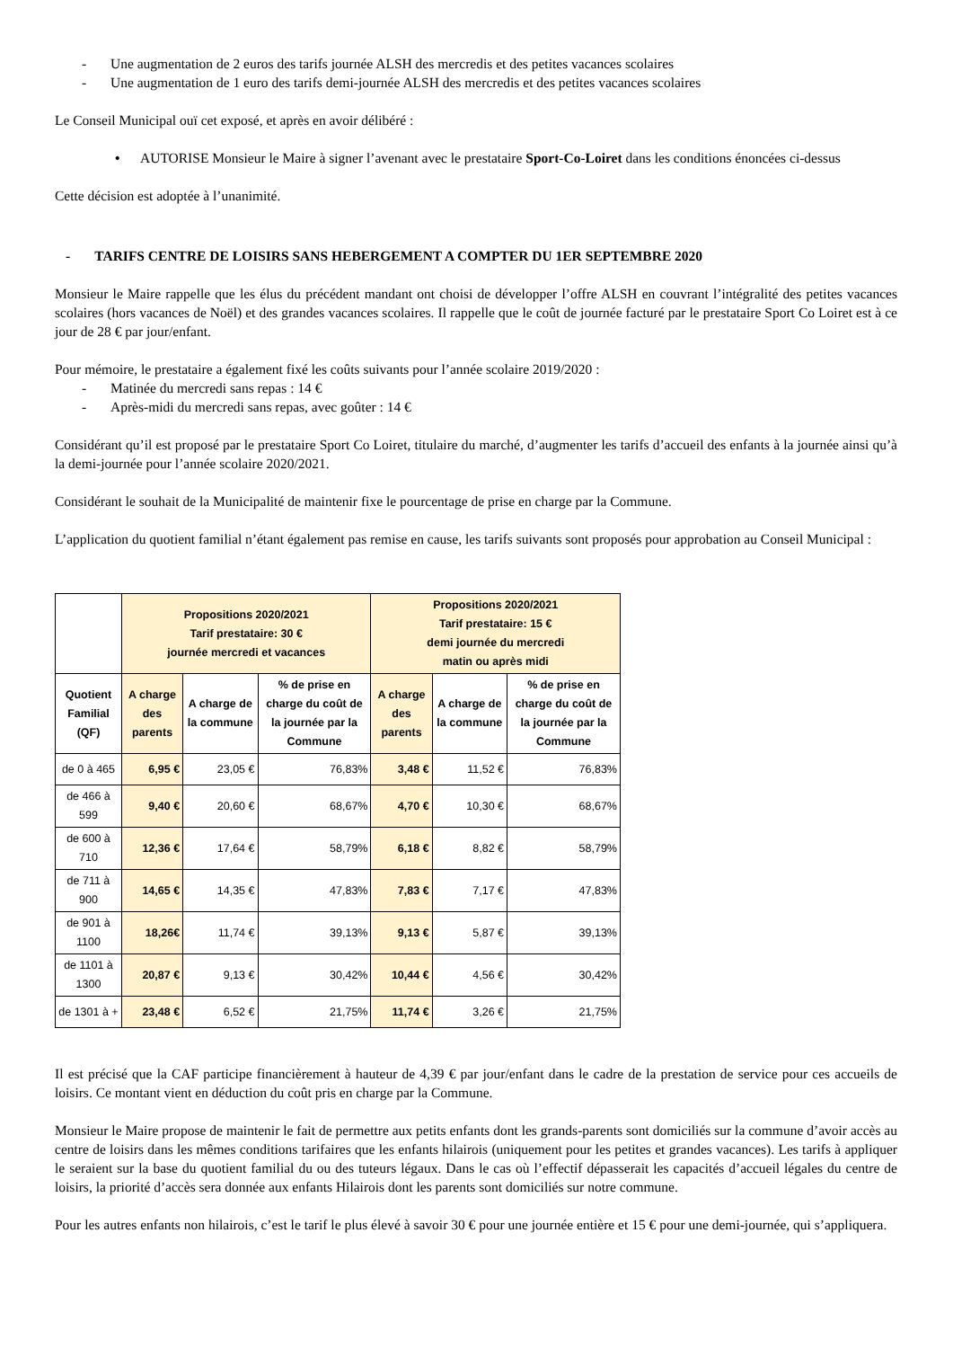- Une augmentation de 2 euros des tarifs journée ALSH des mercredis et des petites vacances scolaires
- Une augmentation de 1 euro des tarifs demi-journée ALSH des mercredis et des petites vacances scolaires
Le Conseil Municipal ouï cet exposé, et après en avoir délibéré :
• AUTORISE Monsieur le Maire à signer l’avenant avec le prestataire Sport-Co-Loiret dans les conditions énoncées ci-dessus
Cette décision est adoptée à l’unanimité.
- TARIFS CENTRE DE LOISIRS SANS HEBERGEMENT A COMPTER DU 1ER SEPTEMBRE 2020
Monsieur le Maire rappelle que les élus du précédent mandant ont choisi de développer l’offre ALSH en couvrant l’intégralité des petites vacances scolaires (hors vacances de Noël) et des grandes vacances scolaires. Il rappelle que le coût de journée facturé par le prestataire Sport Co Loiret est à ce jour de 28 € par jour/enfant.
Pour mémoire, le prestataire a également fixé les coûts suivants pour l’année scolaire 2019/2020 :
- Matinée du mercredi sans repas : 14 €
- Après-midi du mercredi sans repas, avec goûter : 14 €
Considérant qu’il est proposé par le prestataire Sport Co Loiret, titulaire du marché, d’augmenter les tarifs d’accueil des enfants à la journée ainsi qu’à la demi-journée pour l’année scolaire 2020/2021.
Considérant le souhait de la Municipalité de maintenir fixe le pourcentage de prise en charge par la Commune.
L’application du quotient familial n’étant également pas remise en cause, les tarifs suivants sont proposés pour approbation au Conseil Municipal :
| | Propositions 2020/2021 Tarif prestataire: 30 € journée mercredi et vacances | | | Propositions 2020/2021 Tarif prestataire: 15 € demi journée du mercredi matin ou après midi | | |
| --- | --- | --- | --- | --- | --- | --- |
| Quotient Familial (QF) | A charge des parents | A charge de la commune | % de prise en charge du coût de la journée par la Commune | A charge des parents | A charge de la commune | % de prise en charge du coût de la journée par la Commune |
| de 0 à 465 | 6,95 € | 23,05 € | 76,83% | 3,48 € | 11,52 € | 76,83% |
| de 466 à 599 | 9,40 € | 20,60 € | 68,67% | 4,70 € | 10,30 € | 68,67% |
| de 600 à 710 | 12,36 € | 17,64 € | 58,79% | 6,18 € | 8,82 € | 58,79% |
| de 711 à 900 | 14,65 € | 14,35 € | 47,83% | 7,83 € | 7,17 € | 47,83% |
| de 901 à 1100 | 18,26€ | 11,74 € | 39,13% | 9,13 € | 5,87 € | 39,13% |
| de 1101 à 1300 | 20,87 € | 9,13 € | 30,42% | 10,44 € | 4,56 € | 30,42% |
| de 1301 à + | 23,48 € | 6,52 € | 21,75% | 11,74 € | 3,26 € | 21,75% |
Il est précisé que la CAF participe financièrement à hauteur de 4,39 € par jour/enfant dans le cadre de la prestation de service pour ces accueils de loisirs. Ce montant vient en déduction du coût pris en charge par la Commune.
Monsieur le Maire propose de maintenir le fait de permettre aux petits enfants dont les grands-parents sont domiciliés sur la commune d’avoir accès au centre de loisirs dans les mêmes conditions tarifaires que les enfants hilairois (uniquement pour les petites et grandes vacances). Les tarifs à appliquer le seraient sur la base du quotient familial du ou des tuteurs légaux. Dans le cas où l’effectif dépasserait les capacités d’accueil légales du centre de loisirs, la priorité d’accès sera donnée aux enfants Hilairois dont les parents sont domiciliés sur notre commune.
Pour les autres enfants non hilairois, c’est le tarif le plus élevé à savoir 30 € pour une journée entière et 15 € pour une demi-journée, qui s’appliquera.